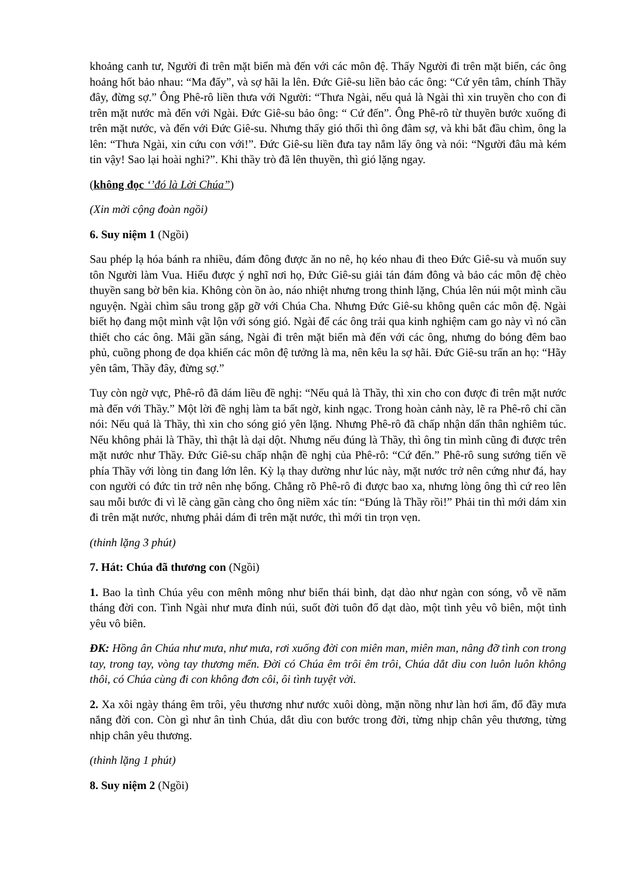khoảng canh tư, Người đi trên mặt biển mà đến với các môn đệ. Thấy Người đi trên mặt biển, các ông hoảng hốt bảo nhau: “Ma đấy”, và sợ hãi la lên. Đức Giê-su liền bảo các ông: “Cứ yên tâm, chính Thầy đây, đừng sợ.” Ông Phê-rô liền thưa với Người: “Thưa Ngài, nếu quả là Ngài thì xin truyền cho con đi trên mặt nước mà đến với Ngài. Đức Giê-su bảo ông: “ Cứ đến”. Ông Phê-rô từ thuyền bước xuống đi trên mặt nước, và đến với Đức Giê-su. Nhưng thấy gió thổi thì ông đâm sợ, và khi bắt đầu chìm, ông la lên: “Thưa Ngài, xin cứu con với!”. Đức Giê-su liền đưa tay nắm lấy ông và nói: “Người đâu mà kém tin vậy! Sao lại hoài nghi?”. Khi thầy trò đã lên thuyền, thì gió lặng ngay.
(không đọc ‘’đó là Lời Chúa”)
(Xin mời cộng đoàn ngồi)
6. Suy niệm 1 (Ngồi)
Sau phép lạ hóa bánh ra nhiều, đám đông được ăn no nê, họ kéo nhau đi theo Đức Giê-su và muốn suy tôn Người làm Vua. Hiểu được ý nghĩ nơi họ, Đức Giê-su giải tán đám đông và bảo các môn đệ chèo thuyền sang bờ bên kia. Không còn ồn ào, náo nhiệt nhưng trong thinh lặng, Chúa lên núi một mình cầu nguyện. Ngài chìm sâu trong gặp gỡ với Chúa Cha. Nhưng Đức Giê-su không quên các môn đệ. Ngài biết họ đang một mình vật lộn với sóng gió. Ngài để các ông trải qua kinh nghiệm cam go này vì nó cần thiết cho các ông. Mãi gần sáng, Ngài đi trên mặt biển mà đến với các ông, nhưng do bóng đêm bao phủ, cuồng phong đe dọa khiến các môn đệ tưởng là ma, nên kêu la sợ hãi. Đức Giê-su trấn an họ: “Hãy yên tâm, Thầy đây, đừng sợ.”
Tuy còn ngờ vực, Phê-rô đã dám liều đề nghị: “Nếu quả là Thầy, thì xin cho con được đi trên mặt nước mà đến với Thầy.” Một lời đề nghị làm ta bất ngờ, kinh ngạc. Trong hoàn cảnh này, lẽ ra Phê-rô chỉ cần nói: Nếu quả là Thầy, thì xin cho sóng gió yên lặng. Nhưng Phê-rô đã chấp nhận dấn thân nghiêm túc. Nếu không phải là Thầy, thì thật là dại dột. Nhưng nếu đúng là Thầy, thì ông tin mình cũng đi được trên mặt nước như Thầy. Đức Giê-su chấp nhận đề nghị của Phê-rô: “Cứ đến.” Phê-rô sung sướng tiến về phía Thầy với lòng tin đang lớn lên. Kỳ lạ thay dường như lúc này, mặt nước trở nên cứng như đá, hay con người có đức tin trở nên nhẹ bổng. Chẳng rõ Phê-rô đi được bao xa, nhưng lòng ông thì cứ reo lên sau mỗi bước đi vì lẽ càng gần càng cho ông niềm xác tín: “Đúng là Thầy rồi!” Phải tin thì mới dám xin đi trên mặt nước, nhưng phải dám đi trên mặt nước, thì mới tin trọn vẹn.
(thinh lặng 3 phút)
7. Hát: Chúa đã thương con (Ngồi)
1. Bao la tình Chúa yêu con mênh mông như biển thái bình, dạt dào như ngàn con sóng, vỗ về năm tháng đời con. Tình Ngài như mưa đỉnh núi, suốt đời tuôn đổ dạt dào, một tình yêu vô biên, một tình yêu vô biên.
ĐK: Hồng ân Chúa như mưa, như mưa, rơi xuống đời con miên man, miên man, nâng đỡ tình con trong tay, trong tay, vòng tay thương mến. Đời có Chúa êm trôi êm trôi, Chúa dắt dìu con luôn luôn không thôi, có Chúa cùng đi con không đơn côi, ôi tình tuyệt vời.
2. Xa xôi ngày tháng êm trôi, yêu thương như nước xuôi dòng, mặn nồng như làn hơi ấm, đổ đầy mưa nắng đời con. Còn gì như ân tình Chúa, dắt dìu con bước trong đời, từng nhịp chân yêu thương, từng nhịp chân yêu thương.
(thinh lặng 1 phút)
8. Suy niệm 2 (Ngồi)